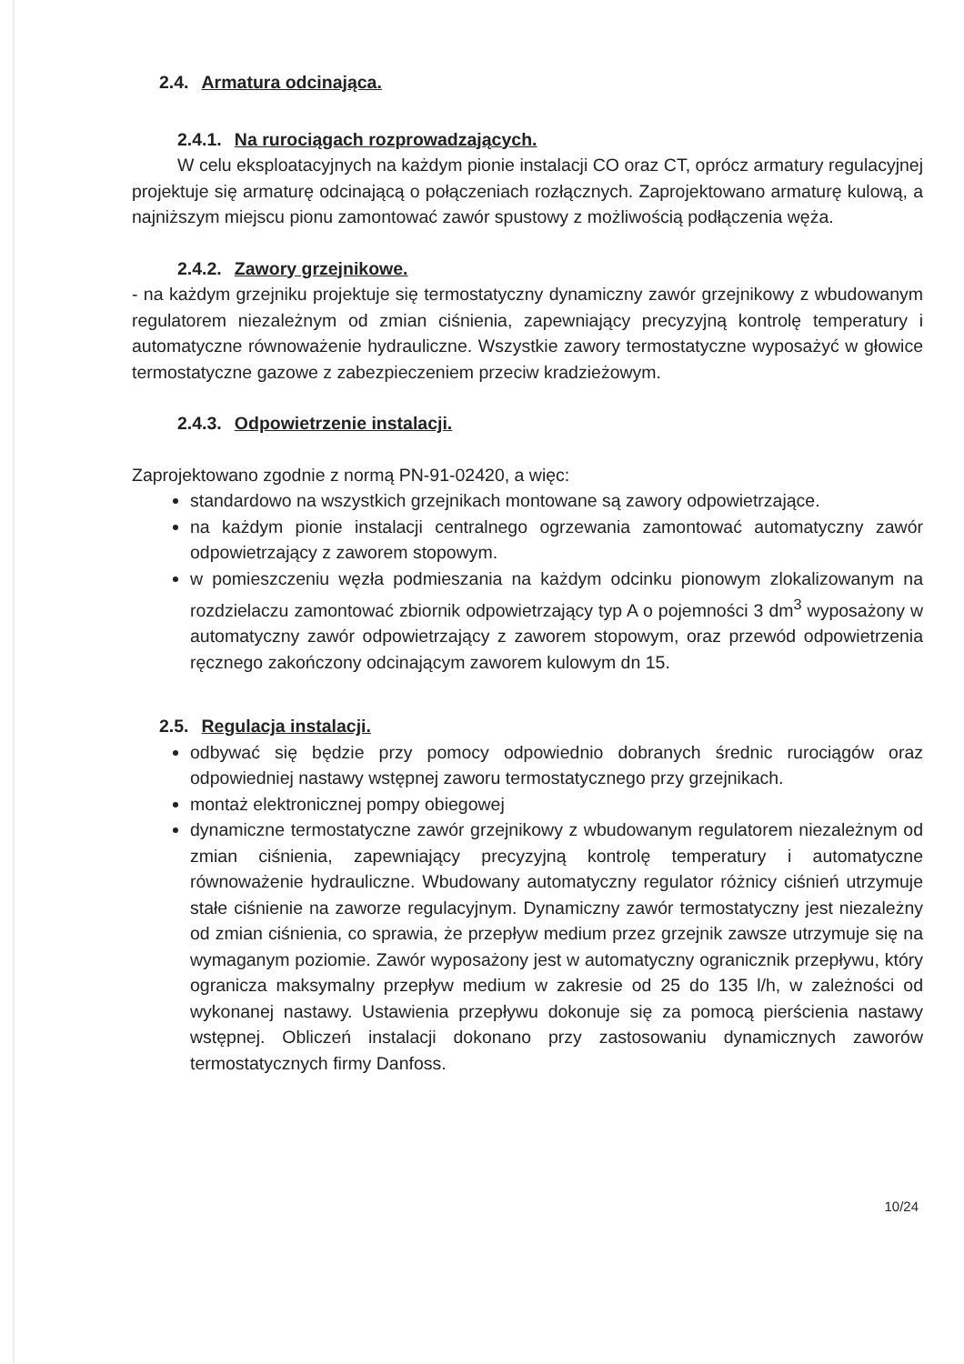2.4. Armatura odcinająca.
2.4.1. Na rurociągach rozprowadzających.
W celu eksploatacyjnych na każdym pionie instalacji CO oraz CT, oprócz armatury regulacyjnej projektuje się armaturę odcinającą o połączeniach rozłącznych. Zaprojektowano armaturę kulową, a najniższym miejscu pionu zamontować zawór spustowy z możliwością podłączenia węża.
2.4.2. Zawory grzejnikowe.
- na każdym grzejniku projektuje się termostatyczny dynamiczny zawór grzejnikowy z wbudowanym regulatorem niezależnym od zmian ciśnienia, zapewniający precyzyjną kontrolę temperatury i automatyczne równoważenie hydrauliczne. Wszystkie zawory termostatyczne wyposażyć w głowice termostatyczne gazowe z zabezpieczeniem przeciw kradzieżowym.
2.4.3. Odpowietrzenie instalacji.
Zaprojektowano zgodnie z normą PN-91-02420, a więc:
standardowo na wszystkich grzejnikach montowane są zawory odpowietrzające.
na każdym pionie instalacji centralnego ogrzewania zamontować automatyczny zawór odpowietrzający z zaworem stopowym.
w pomieszczeniu węzła podmieszania na każdym odcinku pionowym zlokalizowanym na rozdzielaczu zamontować zbiornik odpowietrzający typ A o pojemności 3 dm<sup>3</sup> wyposażony w automatyczny zawór odpowietrzający z zaworem stopowym, oraz przewód odpowietrzenia ręcznego zakończony odcinającym zaworem kulowym dn 15.
2.5. Regulacja instalacji.
odbywać się będzie przy pomocy odpowiednio dobranych średnic rurociągów oraz odpowiedniej nastawy wstępnej zaworu termostatycznego przy grzejnikach.
montaż elektronicznej pompy obiegowej
dynamiczne termostatyczne zawór grzejnikowy z wbudowanym regulatorem niezależnym od zmian ciśnienia, zapewniający precyzyjną kontrolę temperatury i automatyczne równoważenie hydrauliczne. Wbudowany automatyczny regulator różnicy ciśnień utrzymuje stałe ciśnienie na zaworze regulacyjnym. Dynamiczny zawór termostatyczny jest niezależny od zmian ciśnienia, co sprawia, że przepływ medium przez grzejnik zawsze utrzymuje się na wymaganym poziomie. Zawór wyposażony jest w automatyczny ogranicznik przepływu, który ogranicza maksymalny przepływ medium w zakresie od 25 do 135 l/h, w zależności od wykonanej nastawy. Ustawienia przepływu dokonuje się za pomocą pierścienia nastawy wstępnej. Obliczeń instalacji dokonano przy zastosowaniu dynamicznych zaworów termostatycznych firmy Danfoss.
10/24